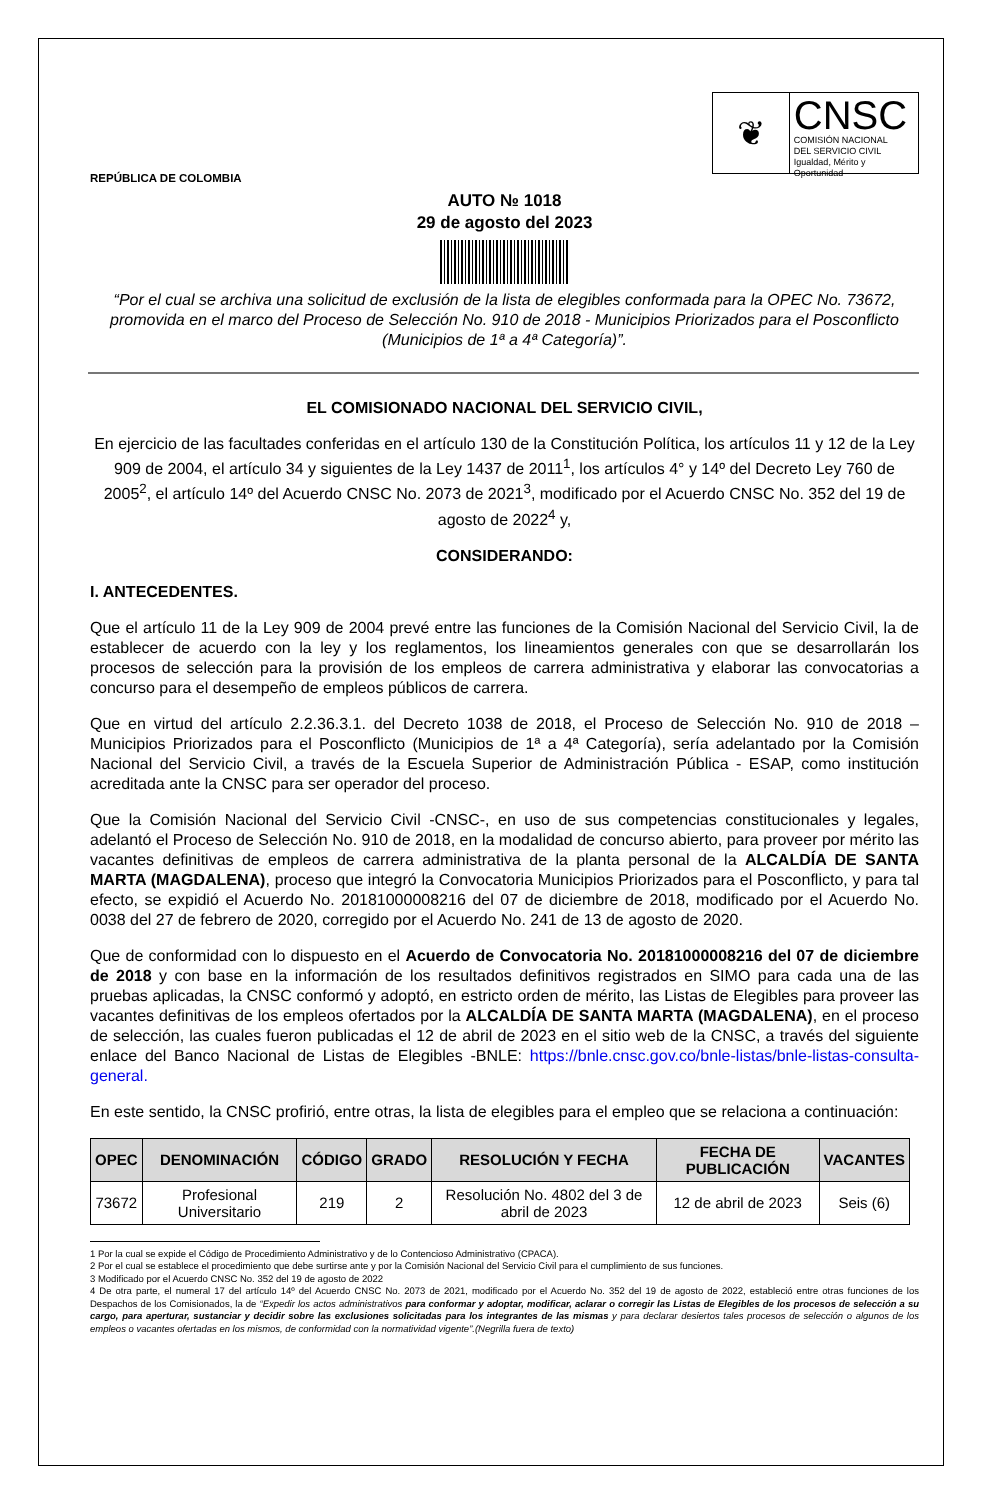REPÚBLICA DE COLOMBIA
❦
CNSC
COMISIÓN NACIONAL
DEL SERVICIO CIVIL
Igualdad, Mérito y Oportunidad
AUTO № 1018
29 de agosto del 2023
“Por el cual se archiva una solicitud de exclusión de la lista de elegibles conformada para la OPEC No. 73672, promovida en el marco del Proceso de Selección No. 910 de 2018 - Municipios Priorizados para el Posconflicto (Municipios de 1ª a 4ª Categoría)”.
EL COMISIONADO NACIONAL DEL SERVICIO CIVIL,
En ejercicio de las facultades conferidas en el artículo 130 de la Constitución Política, los artículos 11 y 12 de la Ley 909 de 2004, el artículo 34 y siguientes de la Ley 1437 de 2011<sup>1</sup>, los artículos 4° y 14º del Decreto Ley 760 de 2005<sup>2</sup>, el artículo 14º del Acuerdo CNSC No. 2073 de 2021<sup>3</sup>, modificado por el Acuerdo CNSC No. 352 del 19 de agosto de 2022<sup>4</sup> y,
CONSIDERANDO:
I. ANTECEDENTES.
Que el artículo 11 de la Ley 909 de 2004 prevé entre las funciones de la Comisión Nacional del Servicio Civil, la de establecer de acuerdo con la ley y los reglamentos, los lineamientos generales con que se desarrollarán los procesos de selección para la provisión de los empleos de carrera administrativa y elaborar las convocatorias a concurso para el desempeño de empleos públicos de carrera.
Que en virtud del artículo 2.2.36.3.1. del Decreto 1038 de 2018, el Proceso de Selección No. 910 de 2018 – Municipios Priorizados para el Posconflicto (Municipios de 1ª a 4ª Categoría), sería adelantado por la Comisión Nacional del Servicio Civil, a través de la Escuela Superior de Administración Pública - ESAP, como institución acreditada ante la CNSC para ser operador del proceso.
Que la Comisión Nacional del Servicio Civil -CNSC-, en uso de sus competencias constitucionales y legales, adelantó el Proceso de Selección No. 910 de 2018, en la modalidad de concurso abierto, para proveer por mérito las vacantes definitivas de empleos de carrera administrativa de la planta personal de la ALCALDÍA DE SANTA MARTA (MAGDALENA), proceso que integró la Convocatoria Municipios Priorizados para el Posconflicto, y para tal efecto, se expidió el Acuerdo No. 20181000008216 del 07 de diciembre de 2018, modificado por el Acuerdo No. 0038 del 27 de febrero de 2020, corregido por el Acuerdo No. 241 de 13 de agosto de 2020.
Que de conformidad con lo dispuesto en el Acuerdo de Convocatoria No. 20181000008216 del 07 de diciembre de 2018 y con base en la información de los resultados definitivos registrados en SIMO para cada una de las pruebas aplicadas, la CNSC conformó y adoptó, en estricto orden de mérito, las Listas de Elegibles para proveer las vacantes definitivas de los empleos ofertados por la ALCALDÍA DE SANTA MARTA (MAGDALENA), en el proceso de selección, las cuales fueron publicadas el 12 de abril de 2023 en el sitio web de la CNSC, a través del siguiente enlace del Banco Nacional de Listas de Elegibles -BNLE: https://bnle.cnsc.gov.co/bnle-listas/bnle-listas-consulta-general.
En este sentido, la CNSC profirió, entre otras, la lista de elegibles para el empleo que se relaciona a continuación:
| OPEC | DENOMINACIÓN | CÓDIGO | GRADO | RESOLUCIÓN Y FECHA | FECHA DE PUBLICACIÓN | VACANTES |
| --- | --- | --- | --- | --- | --- | --- |
| 73672 | Profesional Universitario | 219 | 2 | Resolución No. 4802 del 3 de abril de 2023 | 12 de abril de 2023 | Seis (6) |
1 Por la cual se expide el Código de Procedimiento Administrativo y de lo Contencioso Administrativo (CPACA).
2 Por el cual se establece el procedimiento que debe surtirse ante y por la Comisión Nacional del Servicio Civil para el cumplimiento de sus funciones.
3 Modificado por el Acuerdo CNSC No. 352 del 19 de agosto de 2022
4 De otra parte, el numeral 17 del artículo 14º del Acuerdo CNSC No. 2073 de 2021, modificado por el Acuerdo No. 352 del 19 de agosto de 2022, estableció entre otras funciones de los Despachos de los Comisionados, la de “Expedir los actos administrativos para conformar y adoptar, modificar, aclarar o corregir las Listas de Elegibles de los procesos de selección a su cargo, para aperturar, sustanciar y decidir sobre las exclusiones solicitadas para los integrantes de las mismas y para declarar desiertos tales procesos de selección o algunos de los empleos o vacantes ofertadas en los mismos, de conformidad con la normatividad vigente”.(Negrilla fuera de texto)